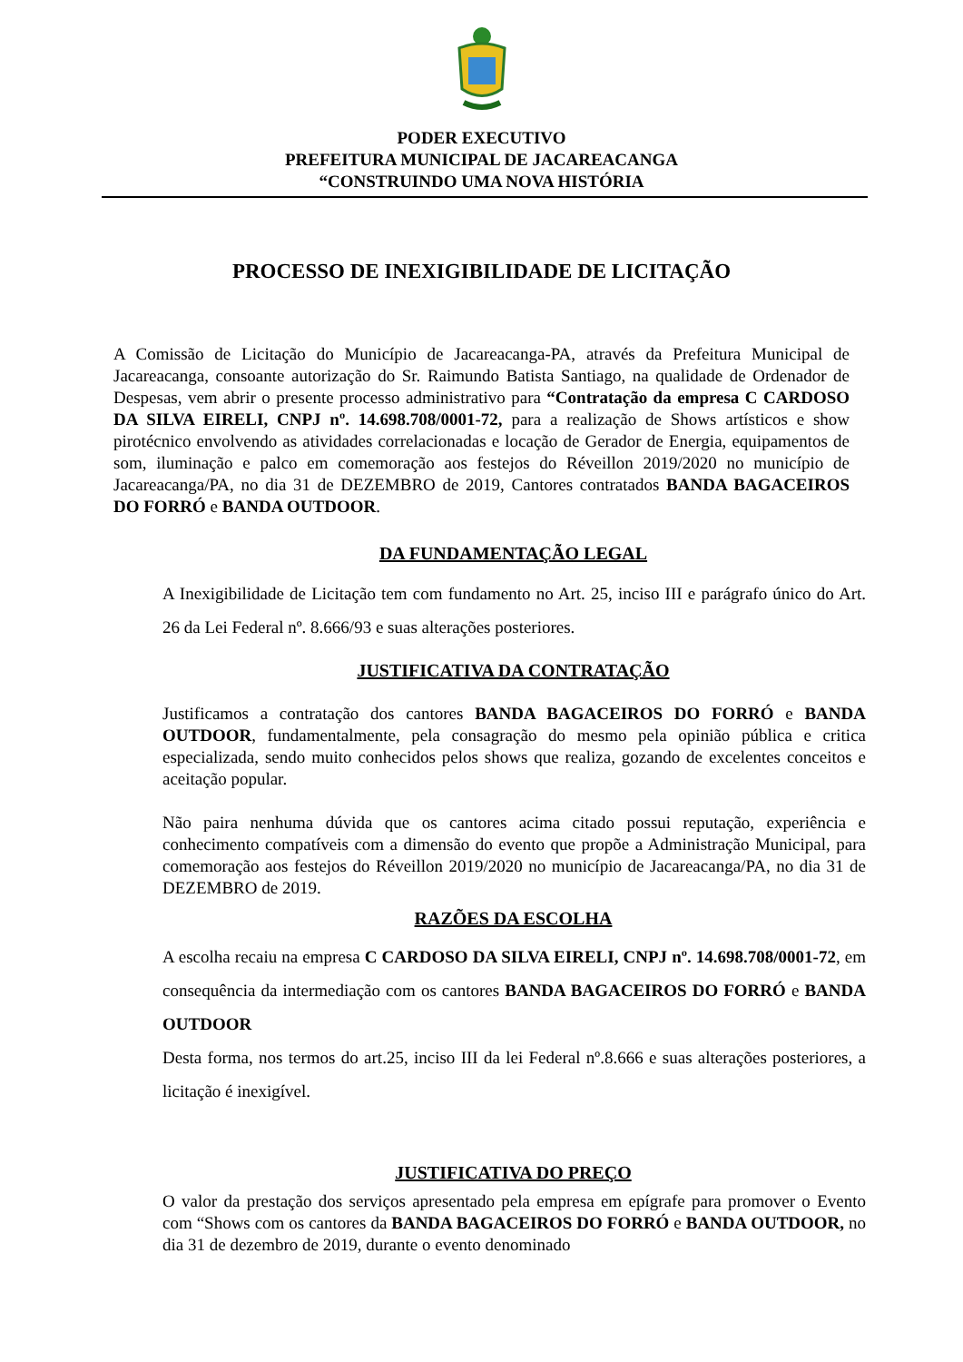PODER EXECUTIVO
PREFEITURA MUNICIPAL DE JACAREACANGA
“CONSTRUINDO UMA NOVA HISTÓRIA
PROCESSO DE INEXIGIBILIDADE DE LICITAÇÃO
A Comissão de Licitação do Município de Jacareacanga-PA, através da Prefeitura Municipal de Jacareacanga, consoante autorização do Sr. Raimundo Batista Santiago, na qualidade de Ordenador de Despesas, vem abrir o presente processo administrativo para “Contratação da empresa C CARDOSO DA SILVA EIRELI, CNPJ nº. 14.698.708/0001-72, para a realização de Shows artísticos e show pirotécnico envolvendo as atividades correlacionadas e locação de Gerador de Energia, equipamentos de som, iluminação e palco em comemoração aos festejos do Réveillon 2019/2020 no município de Jacareacanga/PA, no dia 31 de DEZEMBRO de 2019, Cantores contratados BANDA BAGACEIROS DO FORRÓ e BANDA OUTDOOR.
DA FUNDAMENTAÇÃO LEGAL
A Inexigibilidade de Licitação tem com fundamento no Art. 25, inciso III e parágrafo único do Art. 26 da Lei Federal nº. 8.666/93 e suas alterações posteriores.
JUSTIFICATIVA DA CONTRATAÇÃO
Justificamos a contratação dos cantores BANDA BAGACEIROS DO FORRÓ e BANDA OUTDOOR, fundamentalmente, pela consagração do mesmo pela opinião pública e critica especializada, sendo muito conhecidos pelos shows que realiza, gozando de excelentes conceitos e aceitação popular.
Não paira nenhuma dúvida que os cantores acima citado possui reputação, experiência e conhecimento compatíveis com a dimensão do evento que propõe a Administração Municipal, para comemoração aos festejos do Réveillon 2019/2020 no município de Jacareacanga/PA, no dia 31 de DEZEMBRO de 2019.
RAZÕES DA ESCOLHA
A escolha recaiu na empresa C CARDOSO DA SILVA EIRELI, CNPJ nº. 14.698.708/0001-72, em consequência da intermediação com os cantores BANDA BAGACEIROS DO FORRÓ e BANDA OUTDOOR
Desta forma, nos termos do art.25, inciso III da lei Federal nº.8.666 e suas alterações posteriores, a licitação é inexigível.
JUSTIFICATIVA DO PREÇO
O valor da prestação dos serviços apresentado pela empresa em epígrafe para promover o Evento com “Shows com os cantores da BANDA BAGACEIROS DO FORRÓ e BANDA OUTDOOR, no dia 31 de dezembro de 2019, durante o evento denominado